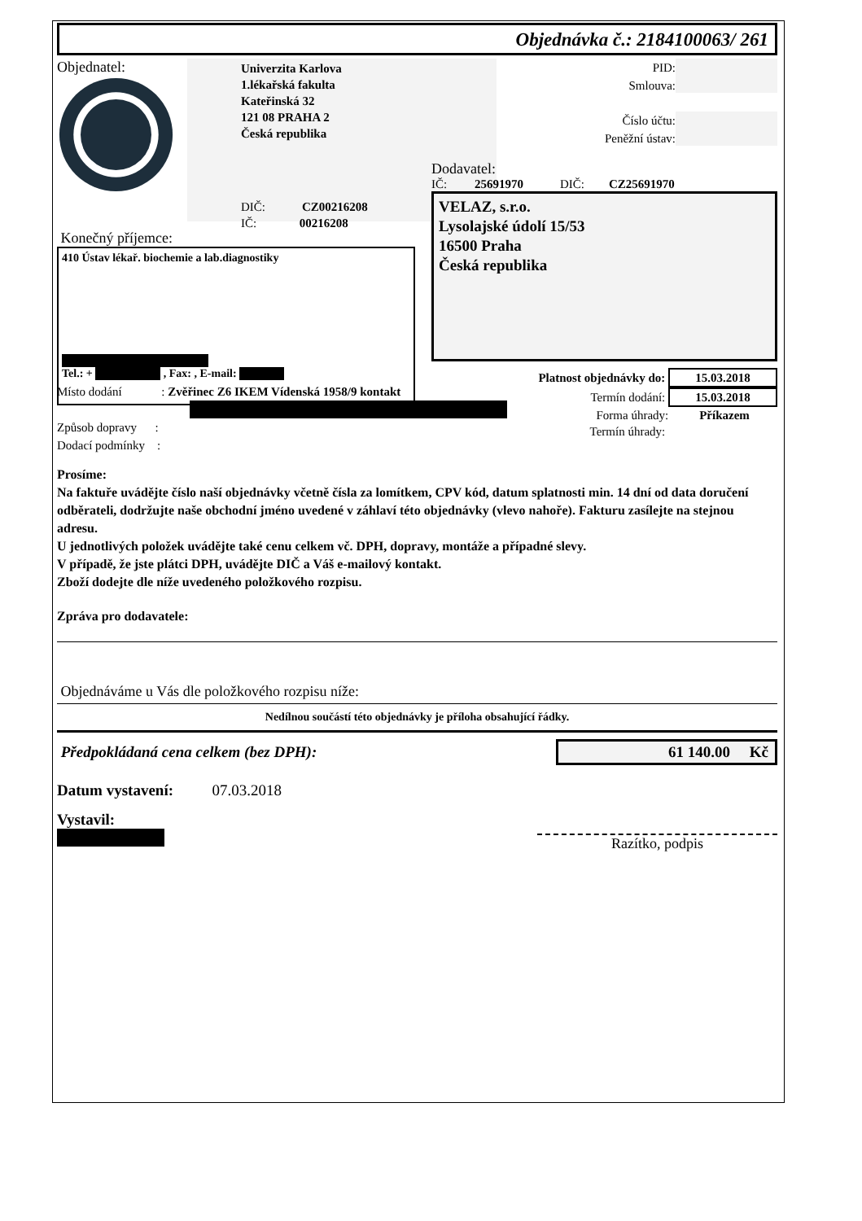Objednávka č.: 2184100063/ 261
Objednatel:
Univerzita Karlova
1.lékařská fakulta
Kateřinská 32
121 08 PRAHA 2
Česká republika
DIČ: CZ00216208
IČ: 00216208
PID:
Smlouva:
Číslo účtu:
Peněžní ústav:
Konečný příjemce:
410 Ústav lékař. biochemie a lab.diagnostiky
Tel.: + , Fax: , E-mail:
Dodavatel:
IČ: 25691970 DIČ: CZ25691970
VELAZ, s.r.o.
Lysolajské údolí 15/53
16500 Praha
Česká republika
Platnost objednávky do: 15.03.2018
Termín dodání: 15.03.2018
Forma úhrady: Příkazem
Termín úhrady:
Místo dodání : Zvěřinec Z6 IKEM Vídenská 1958/9 kontakt
Způsob dopravy :
Dodací podmínky :
Prosíme:
Na faktuře uvádějte číslo naší objednávky včetně čísla za lomítkem, CPV kód, datum splatnosti min. 14 dní od data doručení odběrateli, dodržujte naše obchodní jméno uvedené v záhlaví této objednávky (vlevo nahoře). Fakturu zasílejte na stejnou adresu.
U jednotlivých položek uvádějte také cenu celkem vč. DPH, dopravy, montáže a případné slevy.
V případě, že jste plátci DPH, uvádějte DIČ a Váš e-mailový kontakt.
Zboží dodejte dle níže uvedeného položkového rozpisu.
Zpráva pro dodavatele:
Objednáváme u Vás dle položkového rozpisu níže:
Nedílnou součástí této objednávky je příloha obsahující řádky.
Předpokládaná cena celkem (bez DPH):
61 140.00 Kč
Datum vystavení: 07.03.2018
Vystavil:
Razítko, podpis